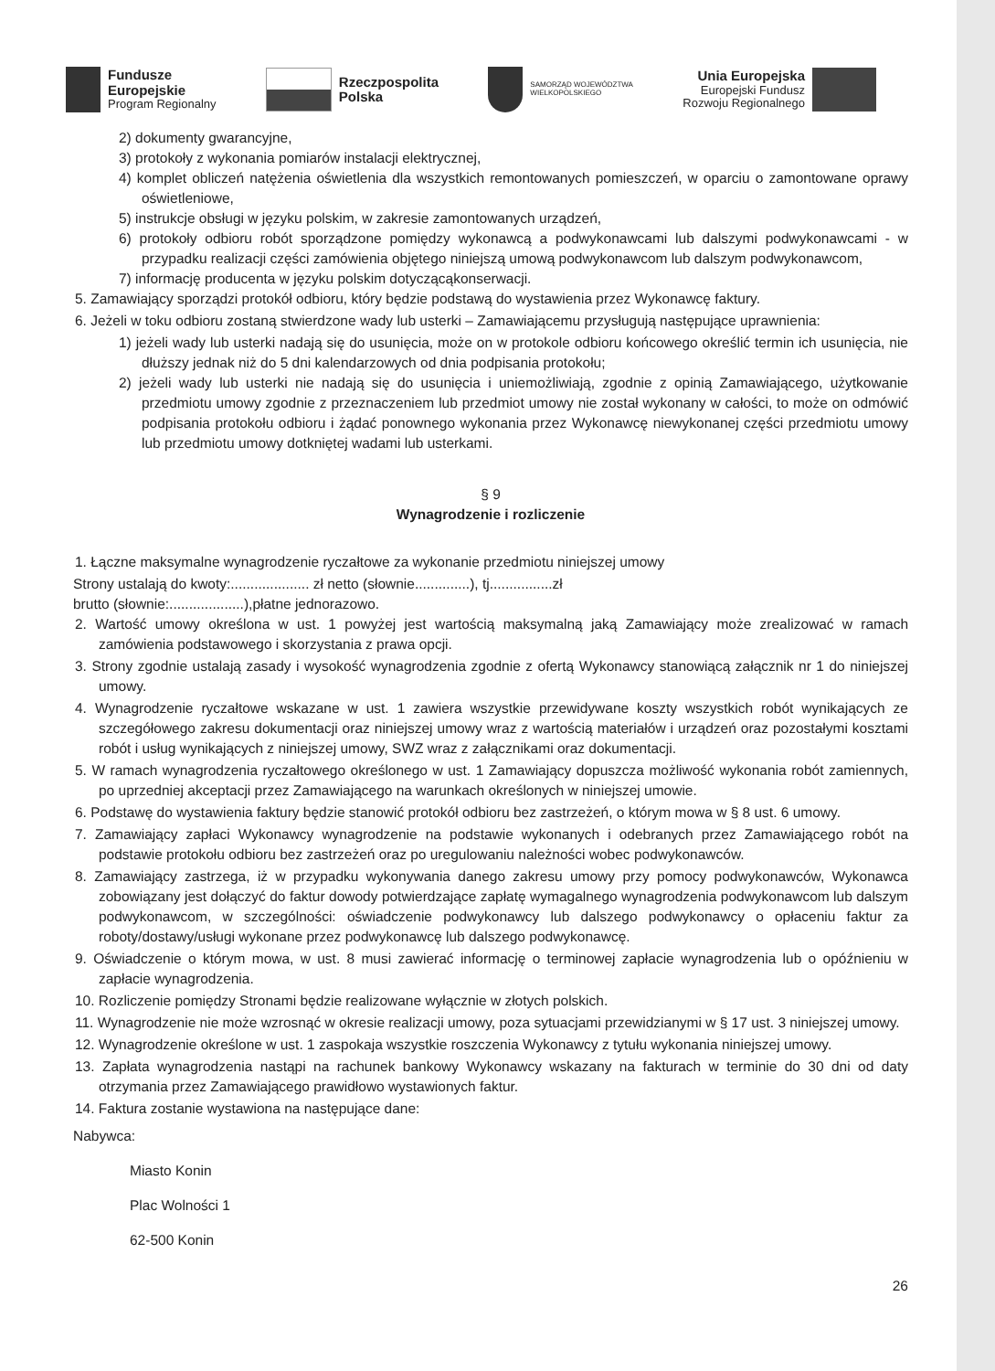Fundusze
Europejskie
Program Regionalny
Rzeczpospolita
Polska
SAMORZĄD WOJEWÓDZTWA
WIELKOPOLSKIEGO
Unia Europejska
Europejski Fundusz
Rozwoju Regionalnego
2) dokumenty gwarancyjne,
3) protokoły z wykonania pomiarów instalacji elektrycznej,
4) komplet obliczeń natężenia oświetlenia dla wszystkich remontowanych pomieszczeń, w oparciu o zamontowane oprawy oświetleniowe,
5) instrukcje obsługi w języku polskim, w zakresie zamontowanych urządzeń,
6) protokoły odbioru robót sporządzone pomiędzy wykonawcą a podwykonawcami lub dalszymi podwykonawcami - w przypadku realizacji części zamówienia objętego niniejszą umową podwykonawcom lub dalszym podwykonawcom,
7) informację producenta w języku polskim dotyczącąkonserwacji.
5. Zamawiający sporządzi protokół odbioru, który będzie podstawą do wystawienia przez Wykonawcę faktury.
6. Jeżeli w toku odbioru zostaną stwierdzone wady lub usterki – Zamawiającemu przysługują następujące uprawnienia:
1) jeżeli wady lub usterki nadają się do usunięcia, może on w protokole odbioru końcowego określić termin ich usunięcia, nie dłuższy jednak niż do 5 dni kalendarzowych od dnia podpisania protokołu;
2) jeżeli wady lub usterki nie nadają się do usunięcia i uniemożliwiają, zgodnie z opinią Zamawiającego, użytkowanie przedmiotu umowy zgodnie z przeznaczeniem lub przedmiot umowy nie został wykonany w całości, to może on odmówić podpisania protokołu odbioru i żądać ponownego wykonania przez Wykonawcę niewykonanej części przedmiotu umowy lub przedmiotu umowy dotkniętej wadami lub usterkami.
§ 9
Wynagrodzenie i rozliczenie
1. Łączne maksymalne wynagrodzenie ryczałtowe za wykonanie przedmiotu niniejszej umowy
Strony ustalają do kwoty:.................... zł netto (słownie..............), tj................zł
brutto (słownie:...................),płatne jednorazowo.
2. Wartość umowy określona w ust. 1 powyżej jest wartością maksymalną jaką Zamawiający może zrealizować w ramach zamówienia podstawowego i skorzystania z prawa opcji.
3. Strony zgodnie ustalają zasady i wysokość wynagrodzenia zgodnie z ofertą Wykonawcy stanowiącą załącznik nr 1 do niniejszej umowy.
4. Wynagrodzenie ryczałtowe wskazane w ust. 1 zawiera wszystkie przewidywane koszty wszystkich robót wynikających ze szczegółowego zakresu dokumentacji oraz niniejszej umowy wraz z wartością materiałów i urządzeń oraz pozostałymi kosztami robót i usług wynikających z niniejszej umowy, SWZ wraz z załącznikami oraz dokumentacji.
5. W ramach wynagrodzenia ryczałtowego określonego w ust. 1 Zamawiający dopuszcza możliwość wykonania robót zamiennych, po uprzedniej akceptacji przez Zamawiającego na warunkach określonych w niniejszej umowie.
6. Podstawę do wystawienia faktury będzie stanowić protokół odbioru bez zastrzeżeń, o którym mowa w § 8 ust. 6 umowy.
7. Zamawiający zapłaci Wykonawcy wynagrodzenie na podstawie wykonanych i odebranych przez Zamawiającego robót na podstawie protokołu odbioru bez zastrzeżeń oraz po uregulowaniu należności wobec podwykonawców.
8. Zamawiający zastrzega, iż w przypadku wykonywania danego zakresu umowy przy pomocy podwykonawców, Wykonawca zobowiązany jest dołączyć do faktur dowody potwierdzające zapłatę wymagalnego wynagrodzenia podwykonawcom lub dalszym podwykonawcom, w szczególności: oświadczenie podwykonawcy lub dalszego podwykonawcy o opłaceniu faktur za roboty/dostawy/usługi wykonane przez podwykonawcę lub dalszego podwykonawcę.
9. Oświadczenie o którym mowa, w ust. 8 musi zawierać informację o terminowej zapłacie wynagrodzenia lub o opóźnieniu w zapłacie wynagrodzenia.
10. Rozliczenie pomiędzy Stronami będzie realizowane wyłącznie w złotych polskich.
11. Wynagrodzenie nie może wzrosnąć w okresie realizacji umowy, poza sytuacjami przewidzianymi w § 17 ust. 3 niniejszej umowy.
12. Wynagrodzenie określone w ust. 1 zaspokaja wszystkie roszczenia Wykonawcy z tytułu wykonania niniejszej umowy.
13. Zapłata wynagrodzenia nastąpi na rachunek bankowy Wykonawcy wskazany na fakturach w terminie do 30 dni od daty otrzymania przez Zamawiającego prawidłowo wystawionych faktur.
14. Faktura zostanie wystawiona na następujące dane:
Nabywca:
Miasto Konin
Plac Wolności 1
62-500 Konin
26